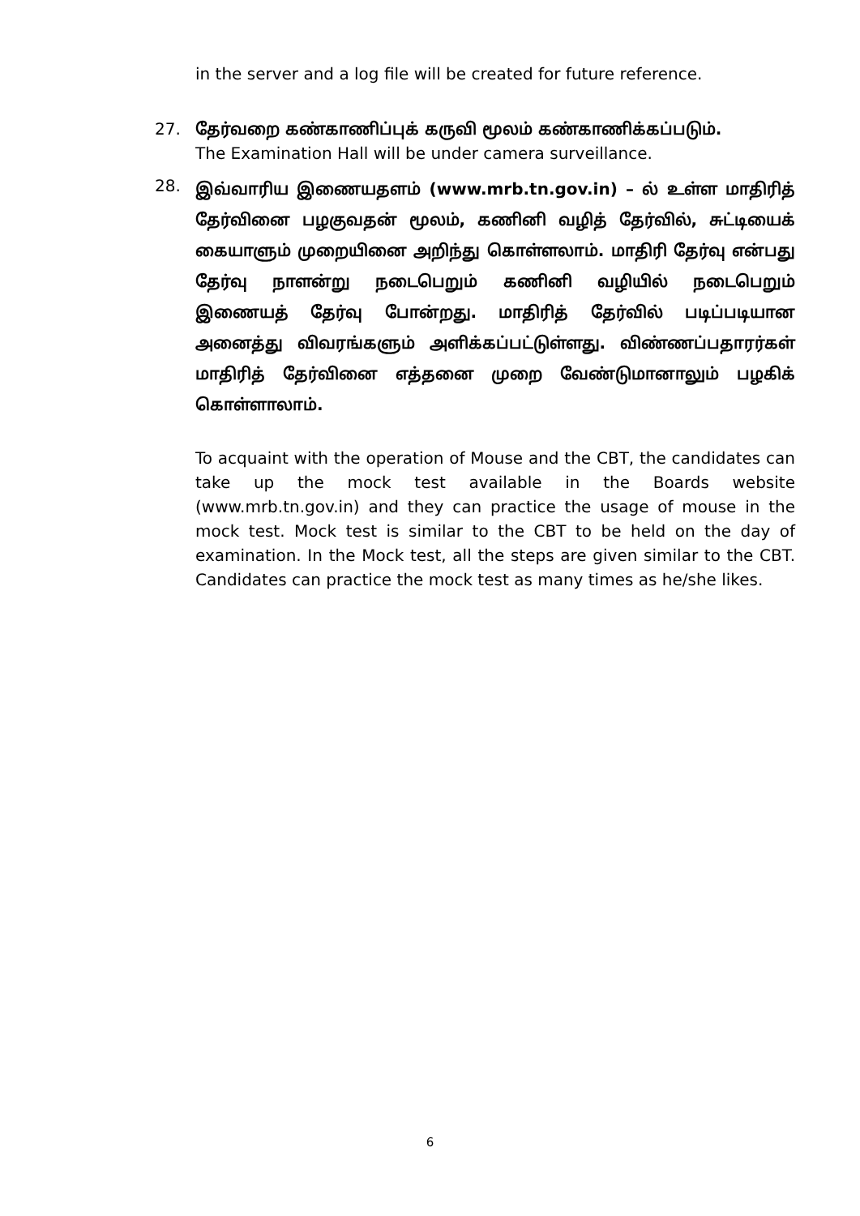in the server and a log file will be created for future reference.
27. தேர்வறை கண்காணிப்புக் கருவி மூலம் கண்காணிக்கப்படும்.
The Examination Hall will be under camera surveillance.
28.
இவ்வாரிய இணையதளம் (www.mrb.tn.gov.in) – ல் உள்ள மாதிரித் தேர்வினை பழகுவதன் மூலம், கணினி வழித் தேர்வில், சுட்டியைக் கையாளும் முறையினை அறிந்து கொள்ளலாம். மாதிரி தேர்வு என்பது தேர்வு நாளன்று நடைபெறும் கணினி வழியில் நடைபெறும் இணையத் தேர்வு போன்றது. மாதிரித் தேர்வில் படிப்படியான அனைத்து விவரங்களும் அளிக்கப்பட்டுள்ளது. விண்ணப்பதாரர்கள் மாதிரித் தேர்வினை எத்தனை முறை வேண்டுமானாலும் பழகிக் கொள்ளாலாம்.
To acquaint with the operation of Mouse and the CBT, the candidates can take up the mock test available in the Boards website (www.mrb.tn.gov.in) and they can practice the usage of mouse in the mock test. Mock test is similar to the CBT to be held on the day of examination. In the Mock test, all the steps are given similar to the CBT. Candidates can practice the mock test as many times as he/she likes.
6